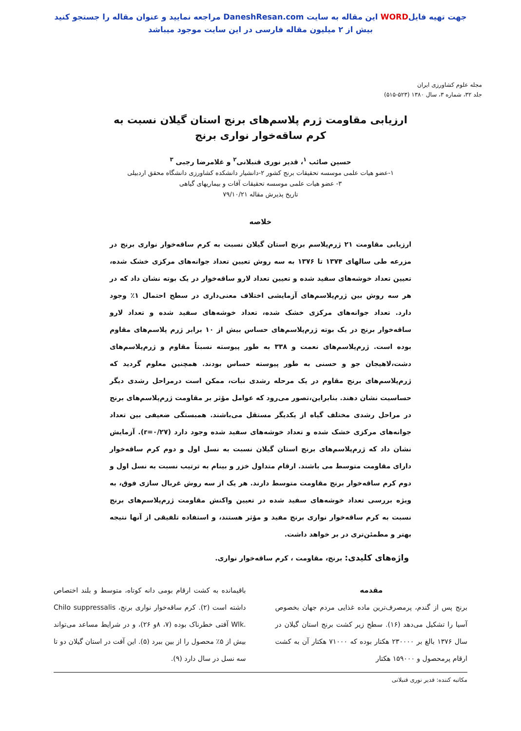جهت تهیه فایلWORD این مقاله به سایت DaneshResan.com مراجعه نمایید و عنوان مقاله را جستجو کنید
بیش از ۲ میلیون مقاله فارسی در این سایت موجود میباشد
مجله علوم کشاورزی ایران
جلد ۳۲، شماره ۳، سال ۱۳۸۰ (۵۲۳-۵۱۵)
ارزیابی مقاومت ژرم پلاسم‌های برنج استان گیلان نسبت به
کرم ساقه‌خوار نواری برنج
حسین صائب <sup>۱</sup>، قدیر نوری قنبلانی<sup>۲</sup> و غلامرضا رجبی <sup>۳</sup>
۱-عضو هیات علمی موسسه تحقیقات برنج کشور ۲-دانشیار دانشکده کشاورزی دانشگاه محقق اردبیلی
۳- عضو هیات علمی موسسه تحقیقات آفات و بیماریهای گیاهی
تاریخ پذیرش مقاله ۷۹/۱۰/۲۱
خلاصه
ارزیابی مقاومت ۲۱ ژرم‌پلاسم برنج استان گیلان نسبت به کرم ساقه‌خوار نواری برنج در مزرعه طی سالهای ۱۳۷۴ تا ۱۳۷۶ به سه روش تعیین تعداد جوانه‌های مرکزی خشک شده، تعیین تعداد خوشه‌های سفید شده و تعیین تعداد لارو ساقه‌خوار در یک بوته نشان داد که در هر سه روش بین ژرم‌پلاسم‌های آزمایشی اختلاف معنی‌داری در سطح احتمال ۱٪ وجود دارد. تعداد جوانه‌های مرکزی خشک شده، تعداد خوشه‌های سفید شده و تعداد لارو ساقه‌خوار برنج در یک بوته ژرم‌پلاسم‌های حساس بیش از ۱۰ برابر ژرم پلاسم‌های مقاوم بوده است. ژرم‌پلاسم‌های نعمت و ۳۳۸ به طور پیوسته نسبتاً مقاوم و ژرم‌پلاسم‌های دشت،لاهیجان جو و حسنی به طور پیوسته حساس بودند. همچنین معلوم گردید که ژرم‌پلاسم‌های برنج مقاوم در یک مرحله رشدی نبات، ممکن است درمراحل رشدی دیگر حساسیت نشان دهند. بنابراین،تصور می‌رود که عوامل مؤثر بر مقاومت ژرم‌پلاسم‌های برنج در مراحل رشدی مختلف گیاه از یکدیگر مستقل می‌باشند. همبستگی ضعیفی بین تعداد جوانه‌های مرکزی خشک شده و تعداد خوشه‌های سفید شده وجود دارد (r=۰/۲۷). آزمایش نشان داد که ژرم‌پلاسم‌های برنج استان گیلان نسبت به نسل اول و دوم کرم ساقه‌خوار دارای مقاومت متوسط می باشند. ارقام متداول خزر و بینام به ترتیب نسبت به نسل اول و دوم کرم ساقه‌خوار برنج مقاومت متوسط دارند. هر یک از سه روش غربال سازی فوق، به ویژه بررسی تعداد خوشه‌های سفید شده در تعیین واکنش مقاومت ژرم‌پلاسم‌های برنج نسبت به کرم ساقه‌خوار نواری برنج مفید و مؤثر هستند، و استفاده تلفیقی از آنها نتیجه بهتر و مطمئن‌تری در بر خواهد داشت.
واژه‌های کلیدی: برنج، مقاومت ، کرم ساقه‌خوار نواری.
مقدمه
برنج پس از گندم، پرمصرف‌ترین ماده غذایی مردم جهان بخصوص آسیا را تشکیل می‌دهد (۱۶). سطح زیر کشت برنج استان گیلان در سال ۱۳۷۶ بالغ بر ۲۳۰۰۰۰ هکتار بوده که ۷۱۰۰۰ هکتار آن به کشت ارقام پرمحصول و ۱۵۹۰۰۰ هکتار
باقیمانده به کشت ارقام بومی دانه کوتاه، متوسط و بلند اختصاص داشته است (۲). کرم ساقه‌خوار نواری برنج، Chilo suppressalis Wlk. آفتی خطرناک بوده (۷، ۸و ۲۶)، و در شرایط مساعد می‌تواند بیش از ۵٪ محصول را از بین ببرد (۵). این آفت در استان گیلان دو تا سه نسل در سال دارد (۹).
مکاتبه کننده: قدیر نوری قنبلانی